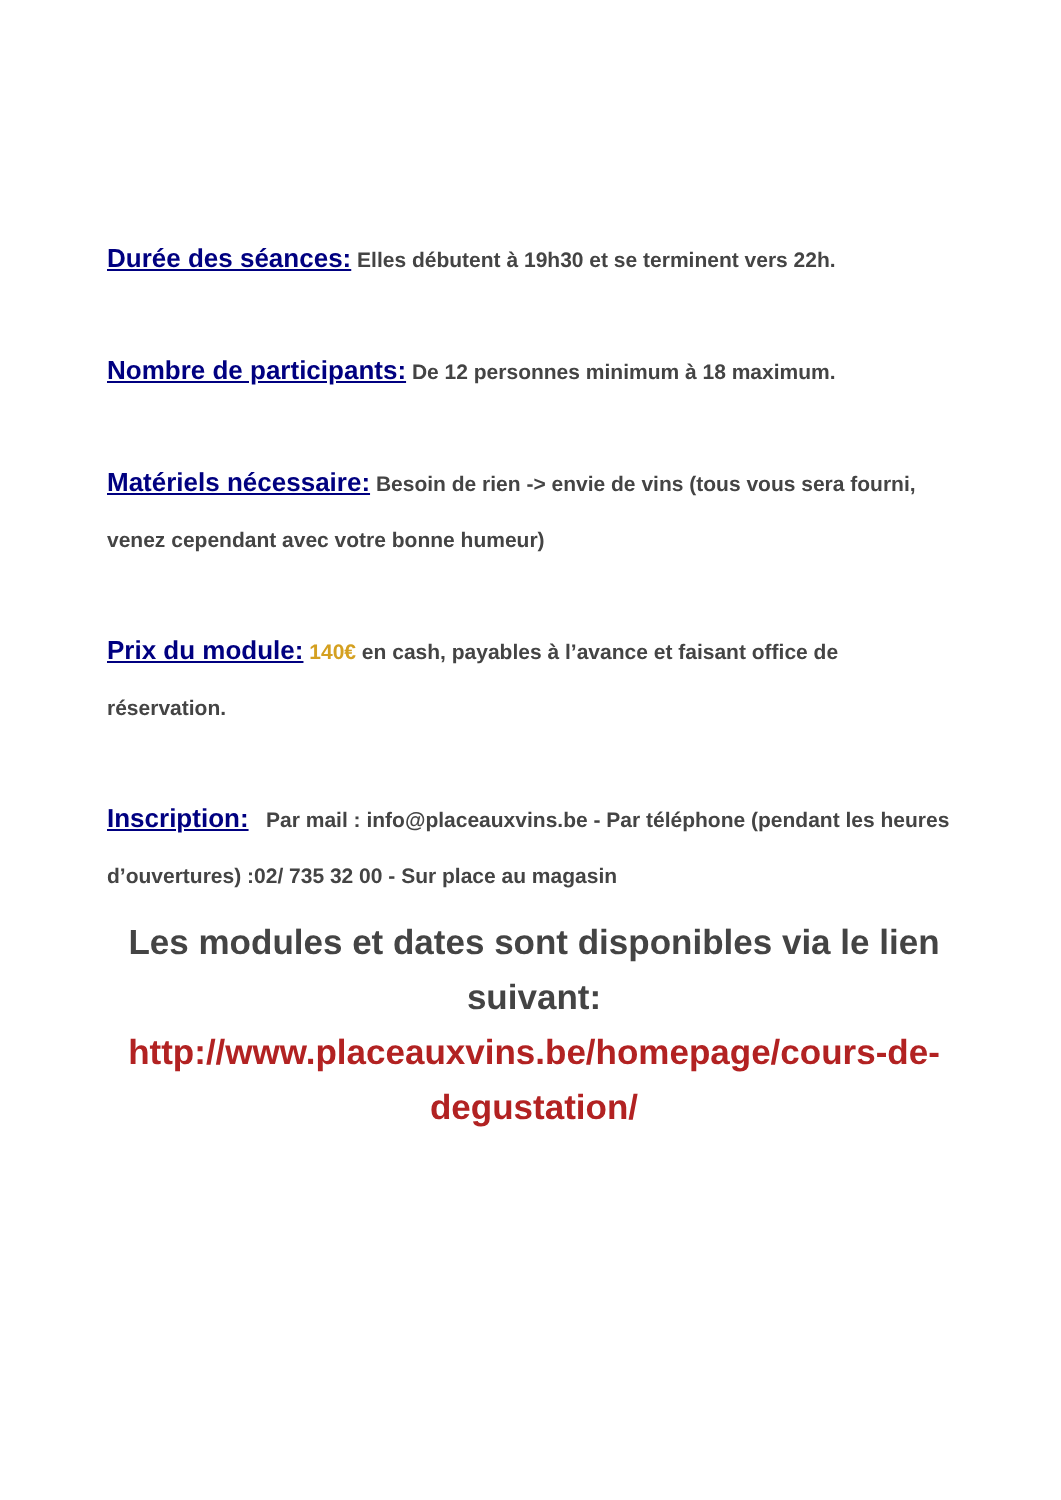Durée des séances: Elles débutent à 19h30 et se terminent vers 22h.
Nombre de participants: De 12 personnes minimum à 18 maximum.
Matériels nécessaire: Besoin de rien -> envie de vins (tous vous sera fourni, venez cependant avec votre bonne humeur)
Prix du module: 140€ en cash, payables à l’avance et faisant office de réservation.
Inscription: Par mail : info@placeauxvins.be - Par téléphone (pendant les heures d’ouvertures) :02/ 735 32 00 - Sur place au magasin
Les modules et dates sont disponibles via le lien suivant:
http://www.placeauxvins.be/homepage/cours-de-degustation/